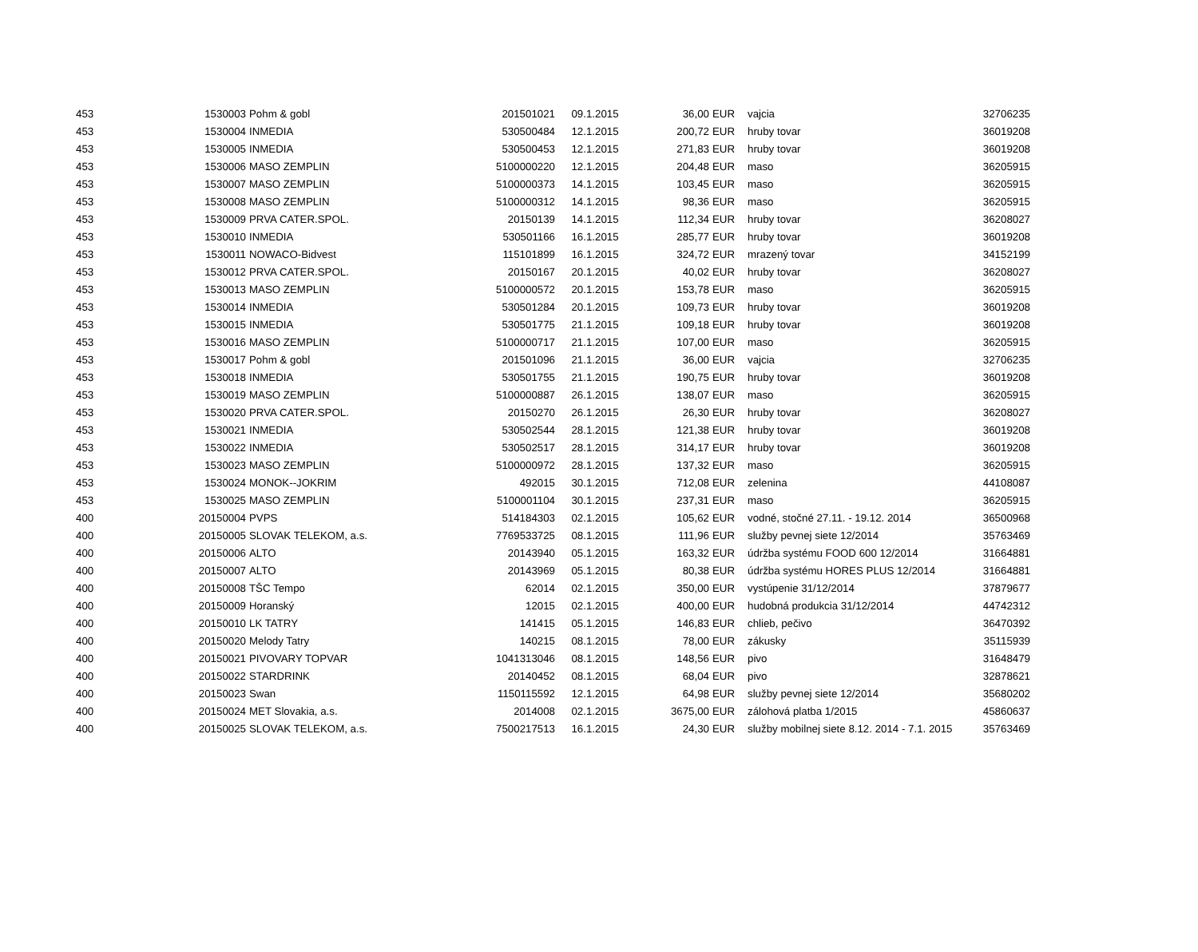| 453 | 1530003 | Pohm & gobl | 201501021 | 09.1.2015 | 36,00 | EUR | vajcia | 32706235 |
| 453 | 1530004 | INMEDIA | 530500484 | 12.1.2015 | 200,72 | EUR | hruby tovar | 36019208 |
| 453 | 1530005 | INMEDIA | 530500453 | 12.1.2015 | 271,83 | EUR | hruby tovar | 36019208 |
| 453 | 1530006 | MASO ZEMPLIN | 5100000220 | 12.1.2015 | 204,48 | EUR | maso | 36205915 |
| 453 | 1530007 | MASO ZEMPLIN | 5100000373 | 14.1.2015 | 103,45 | EUR | maso | 36205915 |
| 453 | 1530008 | MASO ZEMPLIN | 5100000312 | 14.1.2015 | 98,36 | EUR | maso | 36205915 |
| 453 | 1530009 | PRVA CATER.SPOL. | 20150139 | 14.1.2015 | 112,34 | EUR | hruby tovar | 36208027 |
| 453 | 1530010 | INMEDIA | 530501166 | 16.1.2015 | 285,77 | EUR | hruby tovar | 36019208 |
| 453 | 1530011 | NOWACO-Bidvest | 115101899 | 16.1.2015 | 324,72 | EUR | mrazený tovar | 34152199 |
| 453 | 1530012 | PRVA CATER.SPOL. | 20150167 | 20.1.2015 | 40,02 | EUR | hruby tovar | 36208027 |
| 453 | 1530013 | MASO ZEMPLIN | 5100000572 | 20.1.2015 | 153,78 | EUR | maso | 36205915 |
| 453 | 1530014 | INMEDIA | 530501284 | 20.1.2015 | 109,73 | EUR | hruby tovar | 36019208 |
| 453 | 1530015 | INMEDIA | 530501775 | 21.1.2015 | 109,18 | EUR | hruby tovar | 36019208 |
| 453 | 1530016 | MASO ZEMPLIN | 5100000717 | 21.1.2015 | 107,00 | EUR | maso | 36205915 |
| 453 | 1530017 | Pohm & gobl | 201501096 | 21.1.2015 | 36,00 | EUR | vajcia | 32706235 |
| 453 | 1530018 | INMEDIA | 530501755 | 21.1.2015 | 190,75 | EUR | hruby tovar | 36019208 |
| 453 | 1530019 | MASO ZEMPLIN | 5100000887 | 26.1.2015 | 138,07 | EUR | maso | 36205915 |
| 453 | 1530020 | PRVA CATER.SPOL. | 20150270 | 26.1.2015 | 26,30 | EUR | hruby tovar | 36208027 |
| 453 | 1530021 | INMEDIA | 530502544 | 28.1.2015 | 121,38 | EUR | hruby tovar | 36019208 |
| 453 | 1530022 | INMEDIA | 530502517 | 28.1.2015 | 314,17 | EUR | hruby tovar | 36019208 |
| 453 | 1530023 | MASO ZEMPLIN | 5100000972 | 28.1.2015 | 137,32 | EUR | maso | 36205915 |
| 453 | 1530024 | MONOK--JOKRIM | 492015 | 30.1.2015 | 712,08 | EUR | zelenina | 44108087 |
| 453 | 1530025 | MASO ZEMPLIN | 5100001104 | 30.1.2015 | 237,31 | EUR | maso | 36205915 |
| 400 | 20150004 | PVPS | 514184303 | 02.1.2015 | 105,62 | EUR | vodné, stočné 27.11. - 19.12. 2014 | 36500968 |
| 400 | 20150005 | SLOVAK TELEKOM, a.s. | 7769533725 | 08.1.2015 | 111,96 | EUR | služby pevnej siete 12/2014 | 35763469 |
| 400 | 20150006 | ALTO | 20143940 | 05.1.2015 | 163,32 | EUR | údržba systému FOOD 600 12/2014 | 31664881 |
| 400 | 20150007 | ALTO | 20143969 | 05.1.2015 | 80,38 | EUR | údržba systému HORES PLUS 12/2014 | 31664881 |
| 400 | 20150008 | TŠC Tempo | 62014 | 02.1.2015 | 350,00 | EUR | vystúpenie 31/12/2014 | 37879677 |
| 400 | 20150009 | Horanský | 12015 | 02.1.2015 | 400,00 | EUR | hudobná produkcia 31/12/2014 | 44742312 |
| 400 | 20150010 | LK TATRY | 141415 | 05.1.2015 | 146,83 | EUR | chlieb, pečivo | 36470392 |
| 400 | 20150020 | Melody Tatry | 140215 | 08.1.2015 | 78,00 | EUR | zákusky | 35115939 |
| 400 | 20150021 | PIVOVARY TOPVAR | 1041313046 | 08.1.2015 | 148,56 | EUR | pivo | 31648479 |
| 400 | 20150022 | STARDRINK | 20140452 | 08.1.2015 | 68,04 | EUR | pivo | 32878621 |
| 400 | 20150023 | Swan | 1150115592 | 12.1.2015 | 64,98 | EUR | služby pevnej siete 12/2014 | 35680202 |
| 400 | 20150024 | MET Slovakia, a.s. | 2014008 | 02.1.2015 | 3675,00 | EUR | zálohová platba 1/2015 | 45860637 |
| 400 | 20150025 | SLOVAK TELEKOM, a.s. | 7500217513 | 16.1.2015 | 24,30 | EUR | služby mobilnej siete 8.12. 2014 - 7.1. 2015 | 35763469 |